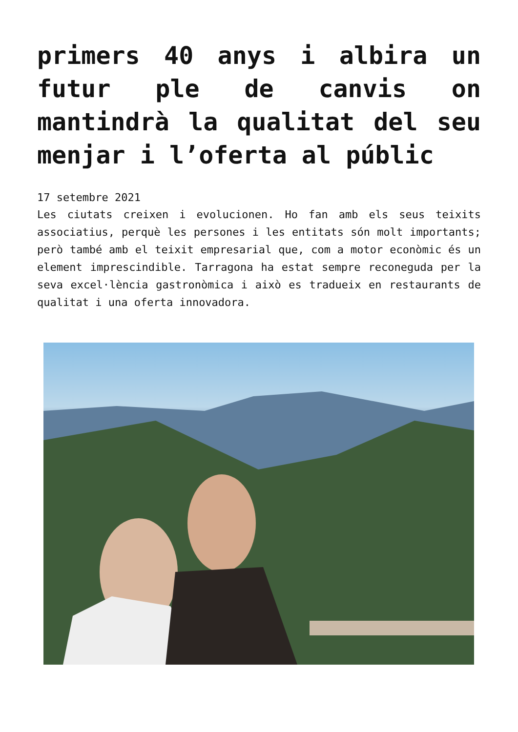primers 40 anys i albira un futur ple de canvis on mantindrà la qualitat del seu menjar i l’oferta al públic
17 setembre 2021
Les ciutats creixen i evolucionen. Ho fan amb els seus teixits associatius, perquè les persones i les entitats són molt importants; però també amb el teixit empresarial que, com a motor econòmic és un element imprescindible. Tarragona ha estat sempre reconeguda per la seva excel·lència gastronòmica i això es tradueix en restaurants de qualitat i una oferta innovadora.